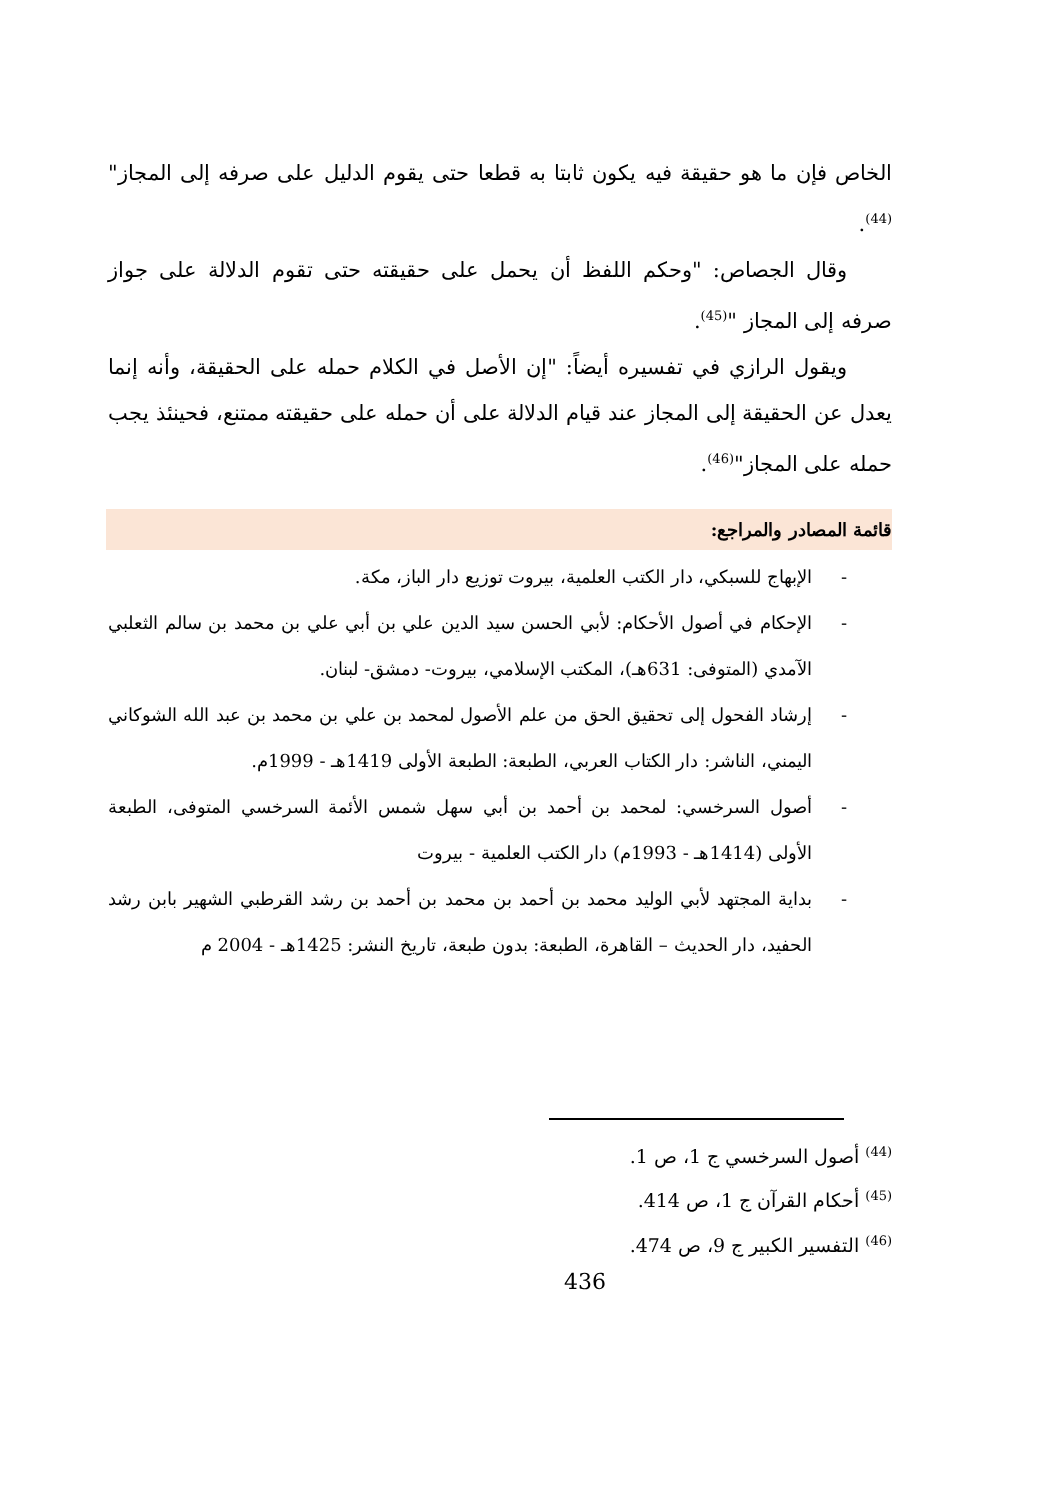الخاص فإن ما هو حقيقة فيه يكون ثابتا به قطعا حتى يقوم الدليل على صرفه إلى المجاز" <sup>(44)</sup>.
وقال الجصاص: "وحكم اللفظ أن يحمل على حقيقته حتى تقوم الدلالة على جواز صرفه إلى المجاز "<sup>(45)</sup>.
ويقول الرازي في تفسيره أيضاً: "إن الأصل في الكلام حمله على الحقيقة، وأنه إنما يعدل عن الحقيقة إلى المجاز عند قيام الدلالة على أن حمله على حقيقته ممتنع، فحينئذ يجب حمله على المجاز"<sup>(46)</sup>.
قائمة المصادر والمراجع:
- الإبهاج للسبكي، دار الكتب العلمية، بيروت توزيع دار الباز، مكة.
- الإحكام في أصول الأحكام: لأبي الحسن سيد الدين علي بن أبي علي بن محمد بن سالم الثعلبي الآمدي (المتوفى: 631هـ)، المكتب الإسلامي، بيروت- دمشق- لبنان.
- إرشاد الفحول إلى تحقيق الحق من علم الأصول لمحمد بن علي بن محمد بن عبد الله الشوكاني اليمني، الناشر: دار الكتاب العربي، الطبعة: الطبعة الأولى 1419هـ - 1999م.
- أصول السرخسي: لمحمد بن أحمد بن أبي سهل شمس الأئمة السرخسي المتوفى، الطبعة الأولى (1414هـ - 1993م) دار الكتب العلمية - بيروت
- بداية المجتهد لأبي الوليد محمد بن أحمد بن محمد بن أحمد بن رشد القرطبي الشهير بابن رشد الحفيد، دار الحديث – القاهرة، الطبعة: بدون طبعة، تاريخ النشر: 1425هـ - 2004 م
<sup>(44)</sup> أصول السرخسي ج 1، ص 1.
<sup>(45)</sup> أحكام القرآن ج 1، ص 414.
<sup>(46)</sup> التفسير الكبير ج 9، ص 474.
436